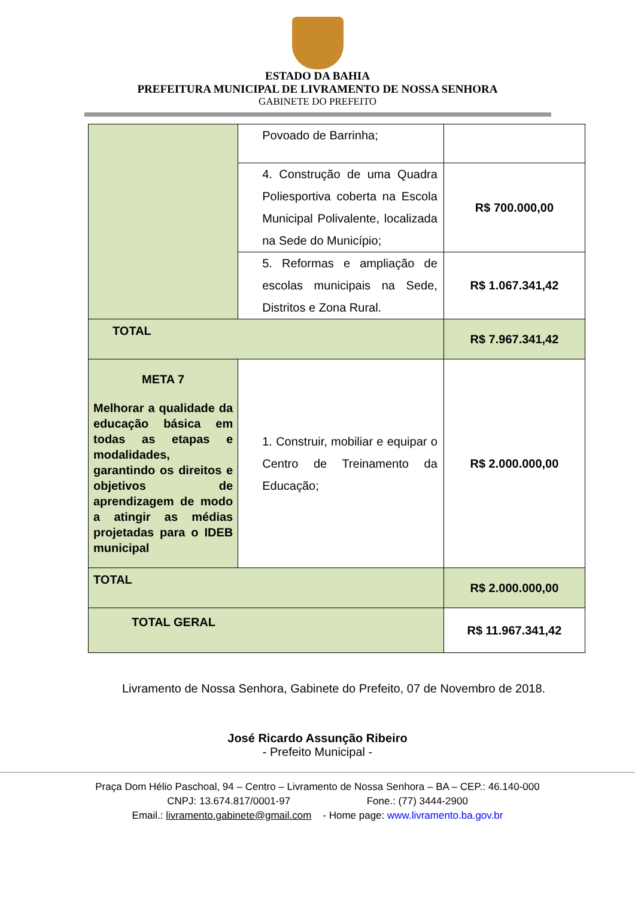ESTADO DA BAHIA
PREFEITURA MUNICIPAL DE LIVRAMENTO DE NOSSA SENHORA
GABINETE DO PREFEITO
| | Povoado de Barrinha; | |
| | 4. Construção de uma Quadra Poliesportiva coberta na Escola Municipal Polivalente, localizada na Sede do Município; | R$ 700.000,00 |
| | 5. Reformas e ampliação de escolas municipais na Sede, Distritos e Zona Rural. | R$ 1.067.341,42 |
| TOTAL | | R$ 7.967.341,42 |
| META 7 Melhorar a qualidade da educação básica em todas as etapas e modalidades, garantindo os direitos e objetivos de aprendizagem de modo a atingir as médias projetadas para o IDEB municipal | 1. Construir, mobiliar e equipar o Centro de Treinamento da Educação; | R$ 2.000.000,00 |
| TOTAL | | R$ 2.000.000,00 |
| TOTAL GERAL | | R$ 11.967.341,42 |
Livramento de Nossa Senhora, Gabinete do Prefeito, 07 de Novembro de 2018.
José Ricardo Assunção Ribeiro
- Prefeito Municipal -
Praça Dom Hélio Paschoal, 94 – Centro – Livramento de Nossa Senhora – BA – CEP.: 46.140-000
CNPJ: 13.674.817/0001-97 Fone.: (77) 3444-2900
Email.: livramento.gabinete@gmail.com - Home page: www.livramento.ba.gov.br